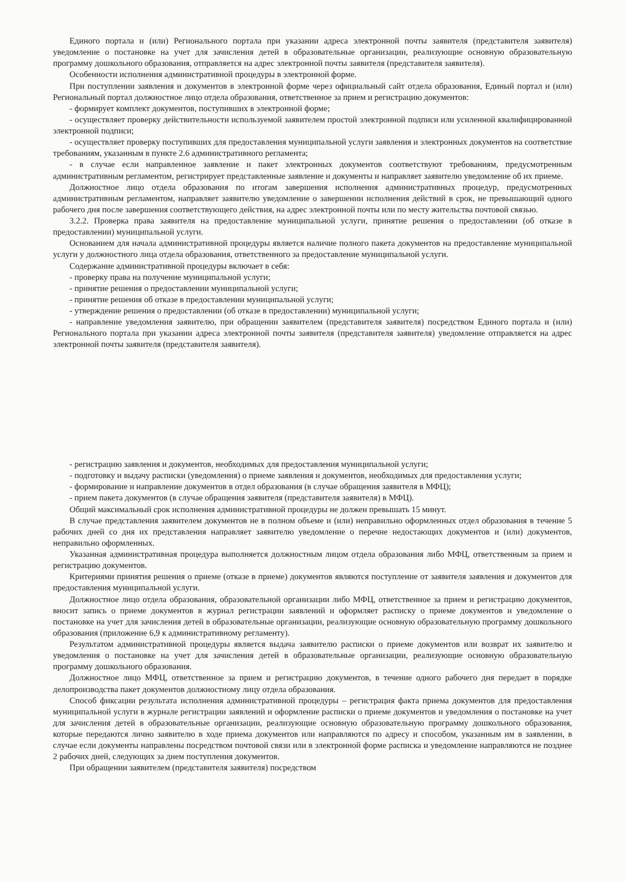Единого портала и (или) Регионального портала при указании адреса электронной почты заявителя (представителя заявителя) уведомление о постановке на учет для зачисления детей в образовательные организации, реализующие основную образовательную программу дошкольного образования, отправляется на адрес электронной почты заявителя (представителя заявителя).
Особенности исполнения административной процедуры в электронной форме.
При поступлении заявления и документов в электронной форме через официальный сайт отдела образования, Единый портал и (или) Региональный портал должностное лицо отдела образования, ответственное за прием и регистрацию документов:
- формирует комплект документов, поступивших в электронной форме;
- осуществляет проверку действительности используемой заявителем простой электронной подписи или усиленной квалифицированной электронной подписи;
- осуществляет проверку поступивших для предоставления муниципальной услуги заявления и электронных документов на соответствие требованиям, указанным в пункте 2.6 административного регламента;
- в случае если направленное заявление и пакет электронных документов соответствуют требованиям, предусмотренным административным регламентом, регистрирует представленные заявление и документы и направляет заявителю уведомление об их приеме.
Должностное лицо отдела образования по итогам завершения исполнения административных процедур, предусмотренных административным регламентом, направляет заявителю уведомление о завершении исполнения действий в срок, не превышающий одного рабочего дня после завершения соответствующего действия, на адрес электронной почты или по месту жительства почтовой связью.
3.2.2. Проверка права заявителя на предоставление муниципальной услуги, принятие решения о предоставлении (об отказе в предоставлении) муниципальной услуги.
Основанием для начала административной процедуры является наличие полного пакета документов на предоставление муниципальной услуги у должностного лица отдела образования, ответственного за предоставление муниципальной услуги.
Содержание административной процедуры включает в себя:
- проверку права на получение муниципальной услуги;
- принятие решения о предоставлении муниципальной услуги;
- принятие решения об отказе в предоставлении муниципальной услуги;
- утверждение решения о предоставлении (об отказе в предоставлении) муниципальной услуги;
- направление уведомления заявителю, при обращении заявителем (представителя заявителя) посредством Единого портала и (или) Регионального портала при указании адреса электронной почты заявителя (представителя заявителя) уведомление отправляется на адрес электронной почты заявителя (представителя заявителя).
- регистрацию заявления и документов, необходимых для предоставления муниципальной услуги;
- подготовку и выдачу расписки (уведомления) о приеме заявления и документов, необходимых для предоставления услуги;
- формирование и направление документов в отдел образования (в случае обращения заявителя в МФЦ);
- прием пакета документов (в случае обращения заявителя (представителя заявителя) в МФЦ).
Общий максимальный срок исполнения административной процедуры не должен превышать 15 минут.
В случае представления заявителем документов не в полном объеме и (или) неправильно оформленных отдел образования в течение 5 рабочих дней со дня их представления направляет заявителю уведомление о перечне недостающих документов и (или) документов, неправильно оформленных.
Указанная административная процедура выполняется должностным лицом отдела образования либо МФЦ, ответственным за прием и регистрацию документов.
Критериями принятия решения о приеме (отказе в приеме) документов являются поступление от заявителя заявления и документов для предоставления муниципальной услуги.
Должностное лицо отдела образования, образовательной организации либо МФЦ, ответственное за прием и регистрацию документов, вносит запись о приеме документов в журнал регистрации заявлений и оформляет расписку о приеме документов и уведомление о постановке на учет для зачисления детей в образовательные организации, реализующие основную образовательную программу дошкольного образования (приложение 6,9 к административному регламенту).
Результатом административной процедуры является выдача заявителю расписки о приеме документов или возврат их заявителю и уведомления о постановке на учет для зачисления детей в образовательные организации, реализующие основную образовательную программу дошкольного образования.
Должностное лицо МФЦ, ответственное за прием и регистрацию документов, в течение одного рабочего дня передает в порядке делопроизводства пакет документов должностному лицу отдела образования.
Способ фиксации результата исполнения административной процедуры – регистрация факта приема документов для предоставления муниципальной услуги в журнале регистрации заявлений и оформление расписки о приеме документов и уведомления о постановке на учет для зачисления детей в образовательные организации, реализующие основную образовательную программу дошкольного образования, которые передаются лично заявителю в ходе приема документов или направляются по адресу и способом, указанным им в заявлении, в случае если документы направлены посредством почтовой связи или в электронной форме расписка и уведомление направляются не позднее 2 рабочих дней, следующих за днем поступления документов.
При обращении заявителем (представителя заявителя) посредством